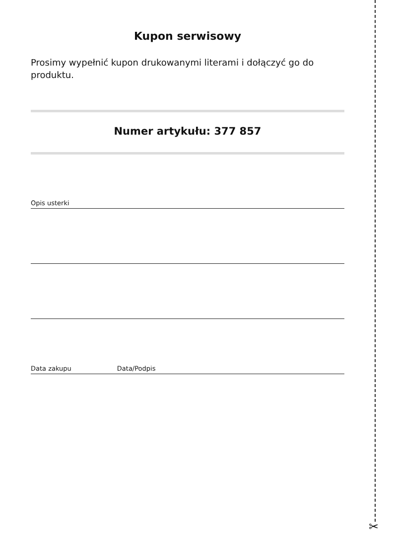✂
Kupon serwisowy
Prosimy wypełnić kupon drukowanymi literami i dołączyć go do produktu.
Numer artykułu: 377 857
Opis usterki
Data zakupu Data/Podpis